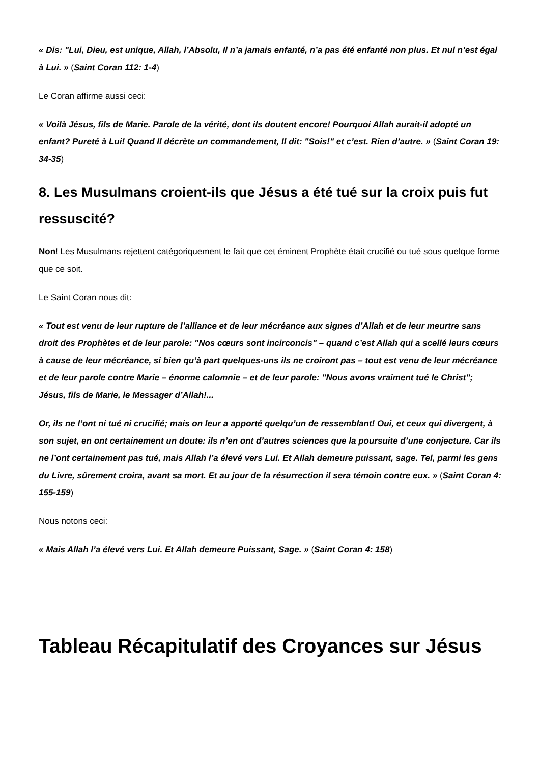« Dis: "Lui, Dieu, est unique, Allah, l’Absolu, Il n’a jamais enfanté, n’a pas été enfanté non plus. Et nul n’est égal à Lui. » (Saint Coran 112: 1-4)
Le Coran affirme aussi ceci:
« Voilà Jésus, fils de Marie. Parole de la vérité, dont ils doutent encore! Pourquoi Allah aurait-il adopté un enfant? Pureté à Lui! Quand Il décrète un commandement, Il dit: "Sois!" et c’est. Rien d’autre. » (Saint Coran 19: 34-35)
8. Les Musulmans croient-ils que Jésus a été tué sur la croix puis fut ressuscité?
Non! Les Musulmans rejettent catégoriquement le fait que cet éminent Prophète était crucifié ou tué sous quelque forme que ce soit.
Le Saint Coran nous dit:
« Tout est venu de leur rupture de l’alliance et de leur mécréance aux signes d’Allah et de leur meurtre sans droit des Prophètes et de leur parole: "Nos cœurs sont incirconcis" – quand c’est Allah qui a scellé leurs cœurs à cause de leur mécréance, si bien qu’à part quelques-uns ils ne croiront pas – tout est venu de leur mécréance et de leur parole contre Marie – énorme calomnie – et de leur parole: "Nous avons vraiment tué le Christ"; Jésus, fils de Marie, le Messager d’Allah!...
Or, ils ne l’ont ni tué ni crucifié; mais on leur a apporté quelqu’un de ressemblant! Oui, et ceux qui divergent, à son sujet, en ont certainement un doute: ils n’en ont d’autres sciences que la poursuite d’une conjecture. Car ils ne l’ont certainement pas tué, mais Allah l’a élevé vers Lui. Et Allah demeure puissant, sage. Tel, parmi les gens du Livre, sûrement croira, avant sa mort. Et au jour de la résurrection il sera témoin contre eux. » (Saint Coran 4: 155-159)
Nous notons ceci:
« Mais Allah l’a élevé vers Lui. Et Allah demeure Puissant, Sage. » (Saint Coran 4: 158)
Tableau Récapitulatif des Croyances sur Jésus